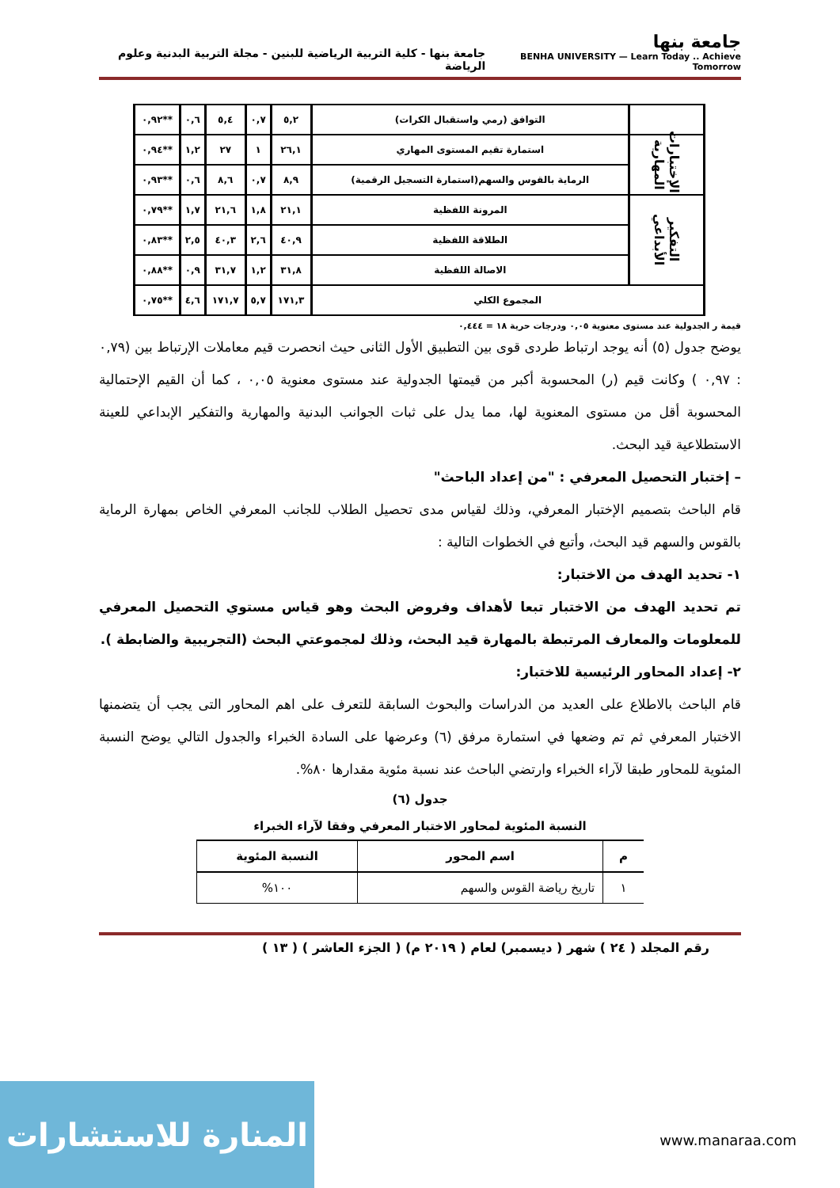جامعة بنها
BENHA UNIVERSITY — Learn Today .. Achieve Tomorrow
جامعة بنها - كلية التربية الرياضية للبنين - مجلة التربية البدنية وعلوم الرياضة
| | التوافق (رمي واستقبال الكرات) | ٥,٢ | ٠,٧ | ٥,٤ | ٠,٦ | **٠,٩٢ |
| الإختبارات المهارية | استمارة تقيم المستوى المهاري | ٢٦,١ | ١ | ٢٧ | ١,٢ | **٠,٩٤ |
| | الرماية بالقوس والسهم(استمارة التسجيل الرقمية) | ٨,٩ | ٠,٧ | ٨,٦ | ٠,٦ | **٠,٩٣ |
| التفكير الأبداعي | المرونة اللفظية | ٢١,١ | ١,٨ | ٢١,٦ | ١,٧ | **٠,٧٩ |
| | الطلاقة اللفظية | ٤٠,٩ | ٢,٦ | ٤٠,٣ | ٢,٥ | **٠,٨٣ |
| | الاصالة اللفظية | ٣١,٨ | ١,٢ | ٣١,٧ | ٠,٩ | **٠,٨٨ |
| المجموع الكلي | | ١٧١,٣ | ٥,٧ | ١٧١,٧ | ٤,٦ | **٠,٧٥ |
قيمة ر الجدولية عند مستوى معنوية ٠,٠٥ ودرجات حرية ١٨ = ٠,٤٤٤
يوضح جدول (٥) أنه يوجد ارتباط طردى قوى بين التطبيق الأول الثانى حيث انحصرت قيم معاملات الإرتباط بين (٠,٧٩ : ٠,٩٧ ) وكانت قيم (ر) المحسوبة أكبر من قيمتها الجدولية عند مستوى معنوية ٠,٠٥ ، كما أن القيم الإحتمالية المحسوبة أقل من مستوى المعنوية لها، مما يدل على ثبات الجوانب البدنية والمهارية والتفكير الإبداعي للعينة الاستطلاعية قيد البحث.
– إختبار التحصيل المعرفي : "من إعداد الباحث"
قام الباحث بتصميم الإختبار المعرفي، وذلك لقياس مدى تحصيل الطلاب للجانب المعرفي الخاص بمهارة الرماية بالقوس والسهم قيد البحث، وأتبع في الخطوات التالية :
١- تحديد الهدف من الاختبار:
تم تحديد الهدف من الاختبار تبعا لأهداف وفروض البحث وهو قياس مستوي التحصيل المعرفي للمعلومات والمعارف المرتبطة بالمهارة قيد البحث، وذلك لمجموعتي البحث (التجريبية والضابطة ).
٢- إعداد المحاور الرئيسية للاختبار:
قام الباحث بالاطلاع على العديد من الدراسات والبحوث السابقة للتعرف على اهم المحاور التى يجب أن يتضمنها الاختبار المعرفي ثم تم وضعها في استمارة مرفق (٦) وعرضها على السادة الخبراء والجدول التالي يوضح النسبة المئوية للمحاور طبقا لآراء الخبراء وارتضي الباحث عند نسبة مئوية مقدارها ٨٠%.
جدول (٦)
النسبة المئوية لمحاور الاختبار المعرفي وفقا لآراء الخبراء
| م | اسم المحور | النسبة المئوية |
| --- | --- | --- |
| ١ | تاريخ رياضة القوس والسهم | ١٠٠% |
رقم المجلد ( ٢٤ ) شهر ( ديسمبر) لعام ( ٢٠١٩ م) ( الجزء العاشر ) ( ١٣ )
المنارة للاستشارات
www.manaraa.com